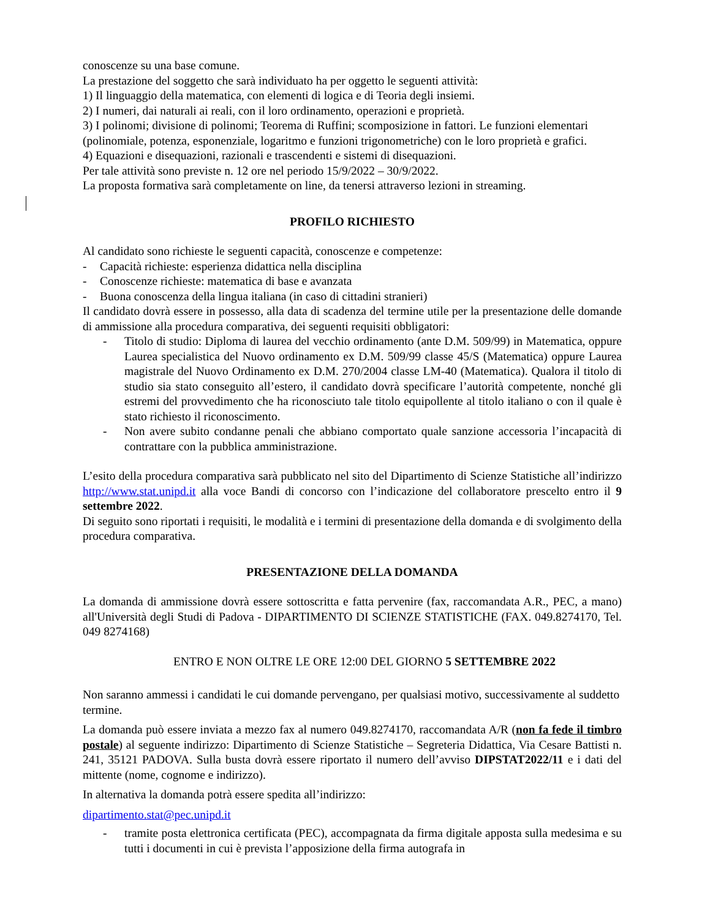conoscenze su una base comune.
La prestazione del soggetto che sarà individuato ha per oggetto le seguenti attività:
1) Il linguaggio della matematica, con elementi di logica e di Teoria degli insiemi.
2) I numeri, dai naturali ai reali, con il loro ordinamento, operazioni e proprietà.
3) I polinomi; divisione di polinomi; Teorema di Ruffini; scomposizione in fattori. Le funzioni elementari (polinomiale, potenza, esponenziale, logaritmo e funzioni trigonometriche) con le loro proprietà e grafici.
4) Equazioni e disequazioni, razionali e trascendenti e sistemi di disequazioni.
Per tale attività sono previste n. 12 ore nel periodo 15/9/2022 – 30/9/2022.
La proposta formativa sarà completamente on line, da tenersi attraverso lezioni in streaming.
PROFILO RICHIESTO
Al candidato sono richieste le seguenti capacità, conoscenze e competenze:
- Capacità richieste: esperienza didattica nella disciplina
- Conoscenze richieste: matematica di base e avanzata
- Buona conoscenza della lingua italiana (in caso di cittadini stranieri)
Il candidato dovrà essere in possesso, alla data di scadenza del termine utile per la presentazione delle domande di ammissione alla procedura comparativa, dei seguenti requisiti obbligatori:
- Titolo di studio: Diploma di laurea del vecchio ordinamento (ante D.M. 509/99) in Matematica, oppure Laurea specialistica del Nuovo ordinamento ex D.M. 509/99 classe 45/S (Matematica) oppure Laurea magistrale del Nuovo Ordinamento ex D.M. 270/2004 classe LM-40 (Matematica). Qualora il titolo di studio sia stato conseguito all’estero, il candidato dovrà specificare l’autorità competente, nonché gli estremi del provvedimento che ha riconosciuto tale titolo equipollente al titolo italiano o con il quale è stato richiesto il riconoscimento.
- Non avere subito condanne penali che abbiano comportato quale sanzione accessoria l’incapacità di contrattare con la pubblica amministrazione.
L’esito della procedura comparativa sarà pubblicato nel sito del Dipartimento di Scienze Statistiche all’indirizzo http://www.stat.unipd.it alla voce Bandi di concorso con l’indicazione del collaboratore prescelto entro il 9 settembre 2022.
Di seguito sono riportati i requisiti, le modalità e i termini di presentazione della domanda e di svolgimento della procedura comparativa.
PRESENTAZIONE DELLA DOMANDA
La domanda di ammissione dovrà essere sottoscritta e fatta pervenire (fax, raccomandata A.R., PEC, a mano) all'Università degli Studi di Padova - DIPARTIMENTO DI SCIENZE STATISTICHE (FAX. 049.8274170, Tel. 049 8274168)
ENTRO E NON OLTRE LE ORE 12:00 DEL GIORNO 5 SETTEMBRE 2022
Non saranno ammessi i candidati le cui domande pervengano, per qualsiasi motivo, successivamente al suddetto termine.
La domanda può essere inviata a mezzo fax al numero 049.8274170, raccomandata A/R (non fa fede il timbro postale) al seguente indirizzo: Dipartimento di Scienze Statistiche – Segreteria Didattica, Via Cesare Battisti n. 241, 35121 PADOVA. Sulla busta dovrà essere riportato il numero dell’avviso DIPSTAT2022/11 e i dati del mittente (nome, cognome e indirizzo).
In alternativa la domanda potrà essere spedita all’indirizzo:
dipartimento.stat@pec.unipd.it
- tramite posta elettronica certificata (PEC), accompagnata da firma digitale apposta sulla medesima e su tutti i documenti in cui è prevista l’apposizione della firma autografa in